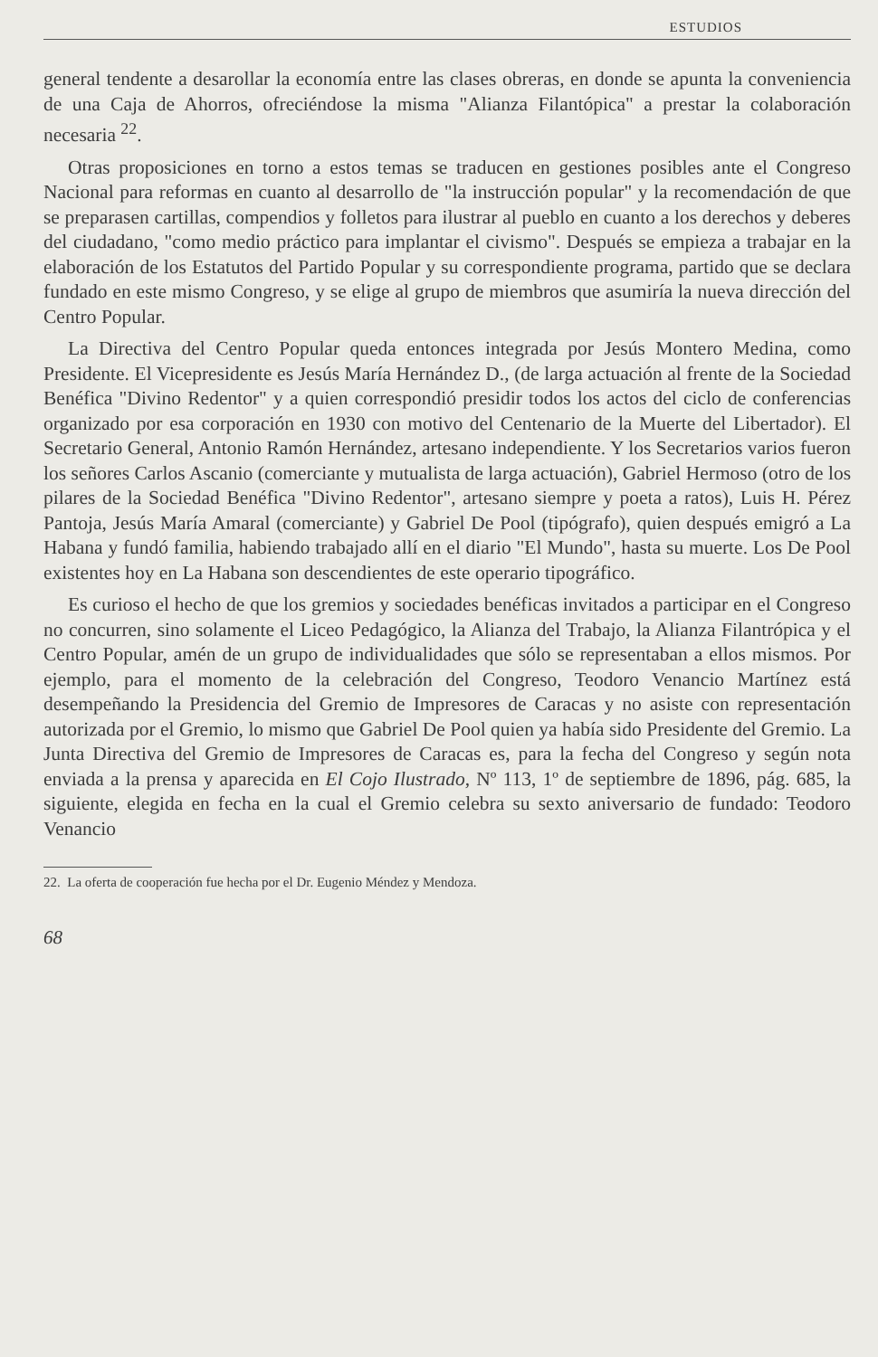ESTUDIOS
general tendente a desarollar la economía entre las clases obreras, en donde se apunta la conveniencia de una Caja de Ahorros, ofreciéndose la misma "Alianza Filantópica" a prestar la colaboración necesaria <sup>22</sup>.
Otras proposiciones en torno a estos temas se traducen en gestiones posibles ante el Congreso Nacional para reformas en cuanto al desarrollo de "la instrucción popular" y la recomendación de que se preparasen cartillas, compendios y folletos para ilustrar al pueblo en cuanto a los derechos y deberes del ciudadano, "como medio práctico para implantar el civismo". Después se empieza a trabajar en la elaboración de los Estatutos del Partido Popular y su correspondiente programa, partido que se declara fundado en este mismo Congreso, y se elige al grupo de miembros que asumiría la nueva dirección del Centro Popular.
La Directiva del Centro Popular queda entonces integrada por Jesús Montero Medina, como Presidente. El Vicepresidente es Jesús María Hernández D., (de larga actuación al frente de la Sociedad Benéfica "Divino Redentor" y a quien correspondió presidir todos los actos del ciclo de conferencias organizado por esa corporación en 1930 con motivo del Centenario de la Muerte del Libertador). El Secretario General, Antonio Ramón Hernández, artesano independiente. Y los Secretarios varios fueron los señores Carlos Ascanio (comerciante y mutualista de larga actuación), Gabriel Hermoso (otro de los pilares de la Sociedad Benéfica "Divino Redentor", artesano siempre y poeta a ratos), Luis H. Pérez Pantoja, Jesús María Amaral (comerciante) y Gabriel De Pool (tipógrafo), quien después emigró a La Habana y fundó familia, habiendo trabajado allí en el diario "El Mundo", hasta su muerte. Los De Pool existentes hoy en La Habana son descendientes de este operario tipográfico.
Es curioso el hecho de que los gremios y sociedades benéficas invitados a participar en el Congreso no concurren, sino solamente el Liceo Pedagógico, la Alianza del Trabajo, la Alianza Filantrópica y el Centro Popular, amén de un grupo de individualidades que sólo se representaban a ellos mismos. Por ejemplo, para el momento de la celebración del Congreso, Teodoro Venancio Martínez está desempeñando la Presidencia del Gremio de Impresores de Caracas y no asiste con representación autorizada por el Gremio, lo mismo que Gabriel De Pool quien ya había sido Presidente del Gremio. La Junta Directiva del Gremio de Impresores de Caracas es, para la fecha del Congreso y según nota enviada a la prensa y aparecida en El Cojo Ilustrado, Nº 113, 1º de septiembre de 1896, pág. 685, la siguiente, elegida en fecha en la cual el Gremio celebra su sexto aniversario de fundado: Teodoro Venancio
22. La oferta de cooperación fue hecha por el Dr. Eugenio Méndez y Mendoza.
68